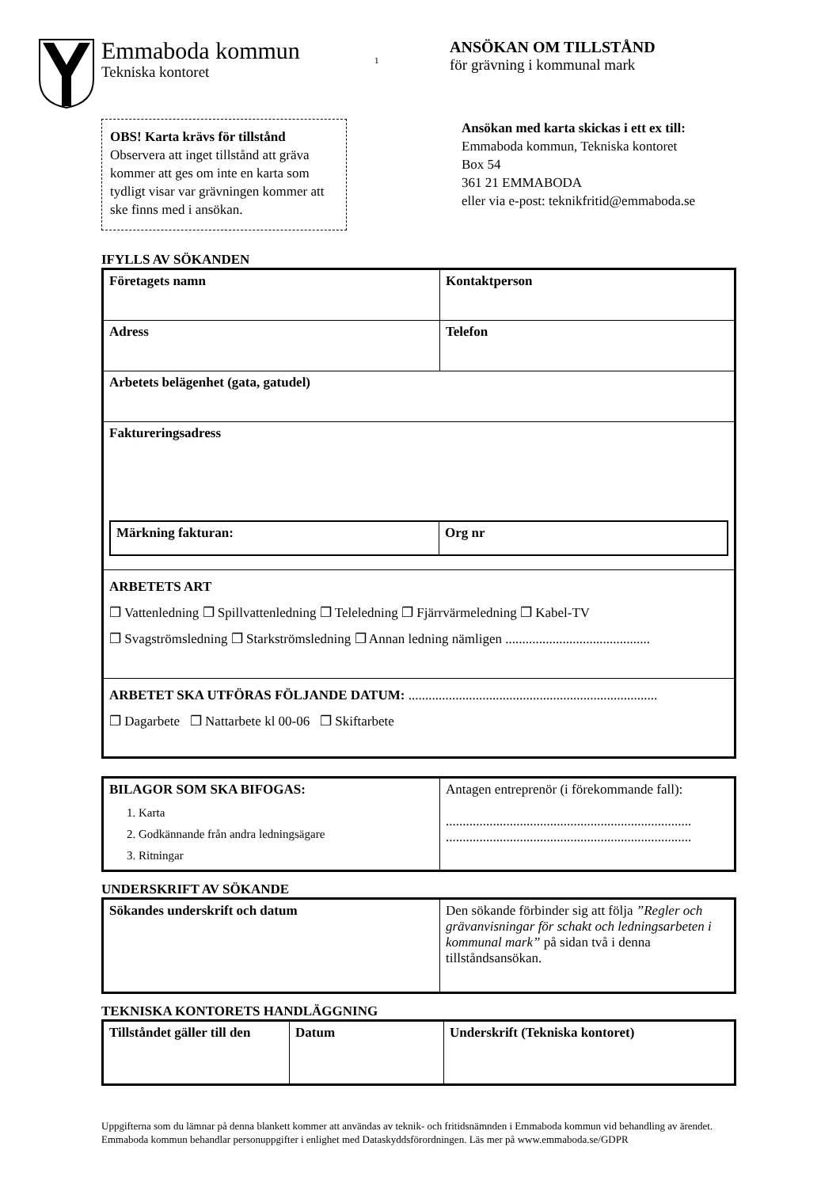Emmaboda kommun
Tekniska kontoret
1
ANSÖKAN OM TILLSTÅND
för grävning i kommunal mark
OBS! Karta krävs för tillstånd
Observera att inget tillstånd att gräva kommer att ges om inte en karta som tydligt visar var grävningen kommer att ske finns med i ansökan.
Ansökan med karta skickas i ett ex till:
Emmaboda kommun, Tekniska kontoret
Box 54
361 21 EMMABODA
eller via e-post: teknikfritid@emmaboda.se
IFYLLS AV SÖKANDEN
| Företagets namn | Kontaktperson |
| Adress | Telefon |
| Arbetets belägenhet (gata, gatudel) | |
| Faktureringsadress / Märkning fakturan: / Org nr / | |
| ARBETETS ART ❐ Vattenledning ❐ Spillvattenledning ❐ Teleledning ❐ Fjärrvärmeledning ❐ Kabel-TV ❐ Svagströmsledning ❐ Starkströmsledning ❐ Annan ledning nämligen ........................................... | |
| ARBETET SKA UTFÖRAS FÖLJANDE DATUM: .......................................................................... ❐ Dagarbete ❐ Nattarbete kl 00-06 ❐ Skiftarbete | |
| BILAGOR SOM SKA BIFOGAS: 1. Karta 2. Godkännande från andra ledningsägare 3. Ritningar | Antagen entreprenör (i förekommande fall): ......................................................................... ......................................................................... |
UNDERSKRIFT AV SÖKANDE
| Sökandes underskrift och datum | Den sökande förbinder sig att följa ”Regler och grävanvisningar för schakt och ledningsarbeten i kommunal mark” på sidan två i denna tillståndsansökan. |
TEKNISKA KONTORETS HANDLÄGGNING
| Tillståndet gäller till den | Datum | Underskrift (Tekniska kontoret) |
Uppgifterna som du lämnar på denna blankett kommer att användas av teknik- och fritidsnämnden i Emmaboda kommun vid behandling av ärendet. Emmaboda kommun behandlar personuppgifter i enlighet med Dataskyddsförordningen. Läs mer på www.emmaboda.se/GDPR